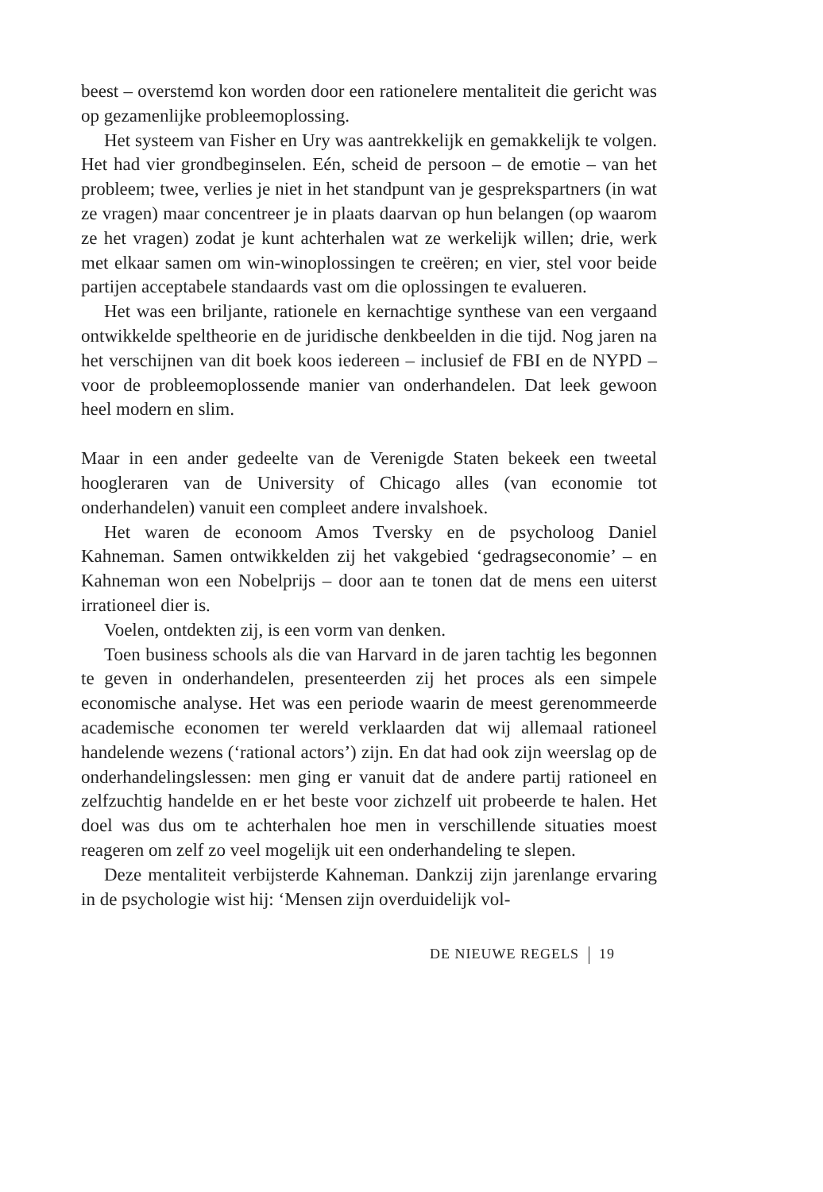beest – overstemd kon worden door een rationelere mentaliteit die gericht was op gezamenlijke probleemoplossing.
Het systeem van Fisher en Ury was aantrekkelijk en gemakkelijk te volgen. Het had vier grondbeginselen. Eén, scheid de persoon – de emotie – van het probleem; twee, verlies je niet in het standpunt van je gesprekspartners (in wat ze vragen) maar concentreer je in plaats daarvan op hun belangen (op waarom ze het vragen) zodat je kunt achterhalen wat ze werkelijk willen; drie, werk met elkaar samen om win-winoplossingen te creëren; en vier, stel voor beide partijen acceptabele standaards vast om die oplossingen te evalueren.
Het was een briljante, rationele en kernachtige synthese van een vergaand ontwikkelde speltheorie en de juridische denkbeelden in die tijd. Nog jaren na het verschijnen van dit boek koos iedereen – inclusief de FBI en de NYPD – voor de probleemoplossende manier van onderhandelen. Dat leek gewoon heel modern en slim.
Maar in een ander gedeelte van de Verenigde Staten bekeek een tweetal hoogleraren van de University of Chicago alles (van economie tot onderhandelen) vanuit een compleet andere invalshoek.
Het waren de econoom Amos Tversky en de psycholoog Daniel Kahneman. Samen ontwikkelden zij het vakgebied ‘gedragseconomie’ – en Kahneman won een Nobelprijs – door aan te tonen dat de mens een uiterst irrationeel dier is.
Voelen, ontdekten zij, is een vorm van denken.
Toen business schools als die van Harvard in de jaren tachtig les begonnen te geven in onderhandelen, presenteerden zij het proces als een simpele economische analyse. Het was een periode waarin de meest gerenommeerde academische economen ter wereld verklaarden dat wij allemaal rationeel handelende wezens (‘rational actors’) zijn. En dat had ook zijn weerslag op de onderhandelingslessen: men ging er vanuit dat de andere partij rationeel en zelfzuchtig handelde en er het beste voor zichzelf uit probeerde te halen. Het doel was dus om te achterhalen hoe men in verschillende situaties moest reageren om zelf zo veel mogelijk uit een onderhandeling te slepen.
Deze mentaliteit verbijsterde Kahneman. Dankzij zijn jarenlange ervaring in de psychologie wist hij: ‘Mensen zijn overduidelijk vol-
DE NIEUWE REGELS 19